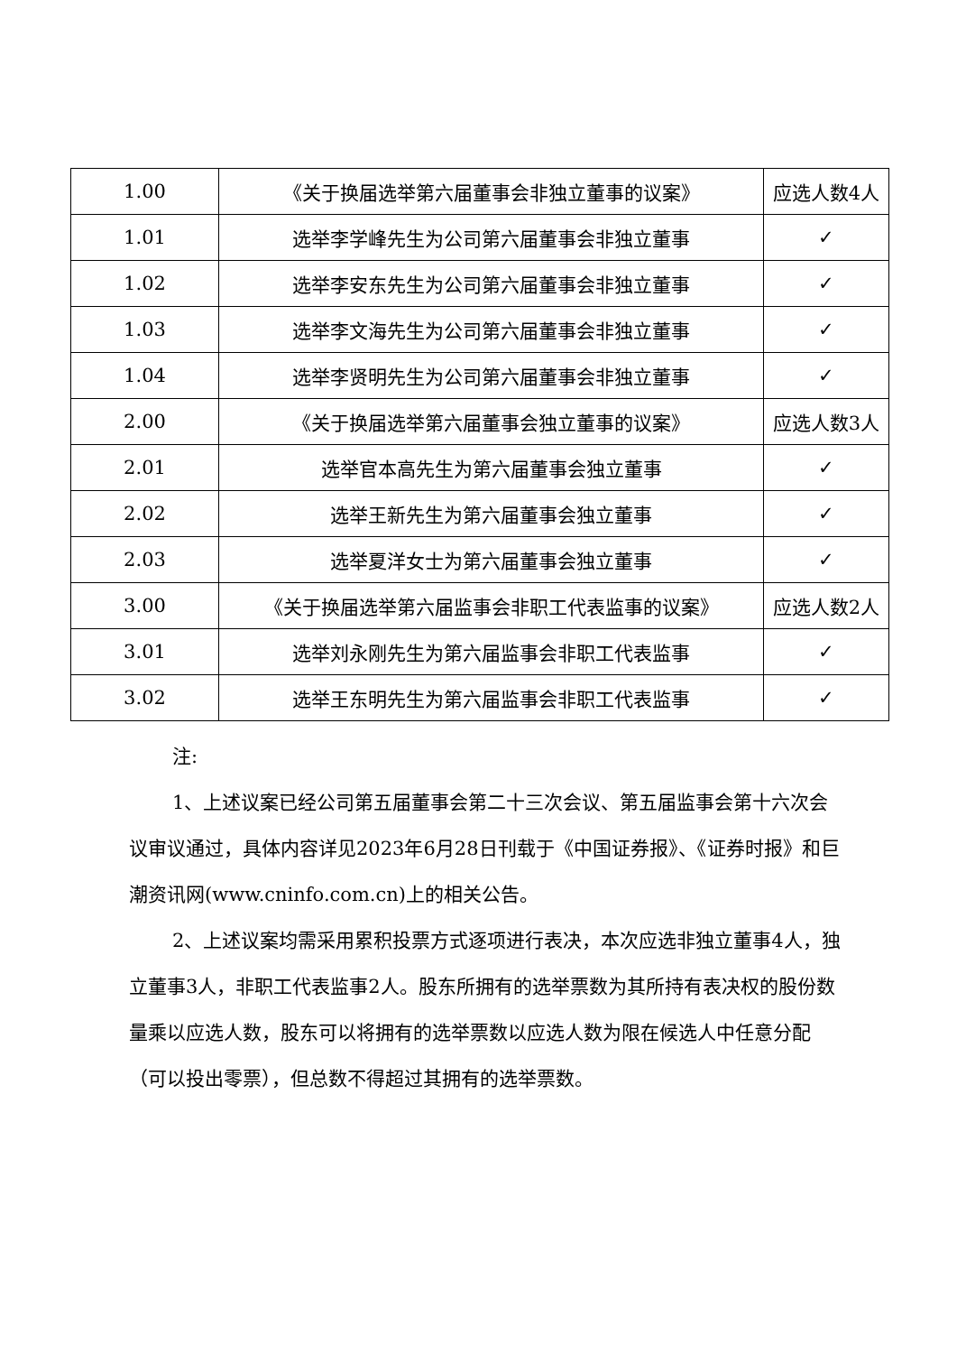| 1.00 | 《关于换届选举第六届董事会非独立董事的议案》 | 应选人数4人 |
| 1.01 | 选举李学峰先生为公司第六届董事会非独立董事 | ✓ |
| 1.02 | 选举李安东先生为公司第六届董事会非独立董事 | ✓ |
| 1.03 | 选举李文海先生为公司第六届董事会非独立董事 | ✓ |
| 1.04 | 选举李贤明先生为公司第六届董事会非独立董事 | ✓ |
| 2.00 | 《关于换届选举第六届董事会独立董事的议案》 | 应选人数3人 |
| 2.01 | 选举官本高先生为第六届董事会独立董事 | ✓ |
| 2.02 | 选举王新先生为第六届董事会独立董事 | ✓ |
| 2.03 | 选举夏洋女士为第六届董事会独立董事 | ✓ |
| 3.00 | 《关于换届选举第六届监事会非职工代表监事的议案》 | 应选人数2人 |
| 3.01 | 选举刘永刚先生为第六届监事会非职工代表监事 | ✓ |
| 3.02 | 选举王东明先生为第六届监事会非职工代表监事 | ✓ |
注:
1、上述议案已经公司第五届董事会第二十三次会议、第五届监事会第十六次会议审议通过，具体内容详见2023年6月28日刊载于《中国证券报》、《证券时报》和巨潮资讯网(www.cninfo.com.cn)上的相关公告。
2、上述议案均需采用累积投票方式逐项进行表决，本次应选非独立董事4人，独立董事3人，非职工代表监事2人。股东所拥有的选举票数为其所持有表决权的股份数量乘以应选人数，股东可以将拥有的选举票数以应选人数为限在候选人中任意分配（可以投出零票），但总数不得超过其拥有的选举票数。